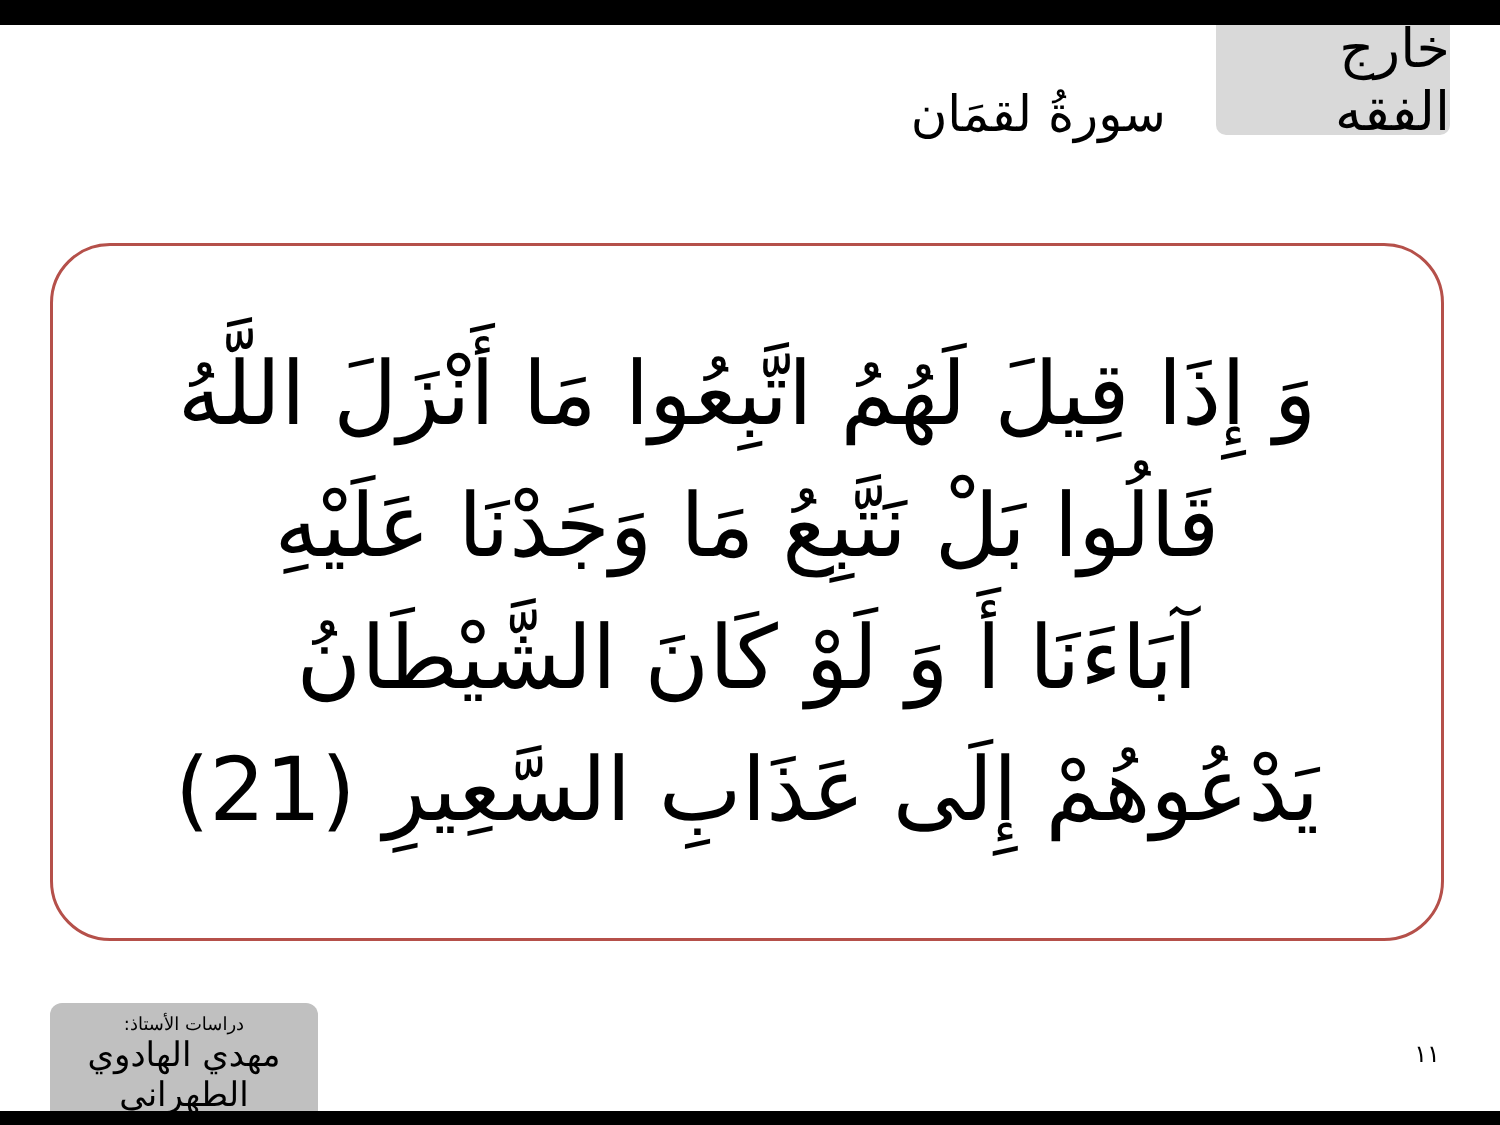خارج الفقه
سورةُ لقمَان
وَ إِذَا قِيلَ لَهُمُ اتَّبِعُوا مَا أَنْزَلَ اللَّهُ
قَالُوا بَلْ نَتَّبِعُ مَا وَجَدْنَا عَلَيْهِ
آبَاءَنَا أَ وَ لَوْ كَانَ الشَّيْطَانُ
يَدْعُوهُمْ إِلَى عَذَابِ السَّعِيرِ (21)
دراسات الأستاذ:
مهدي الهادوي الطهراني
١١